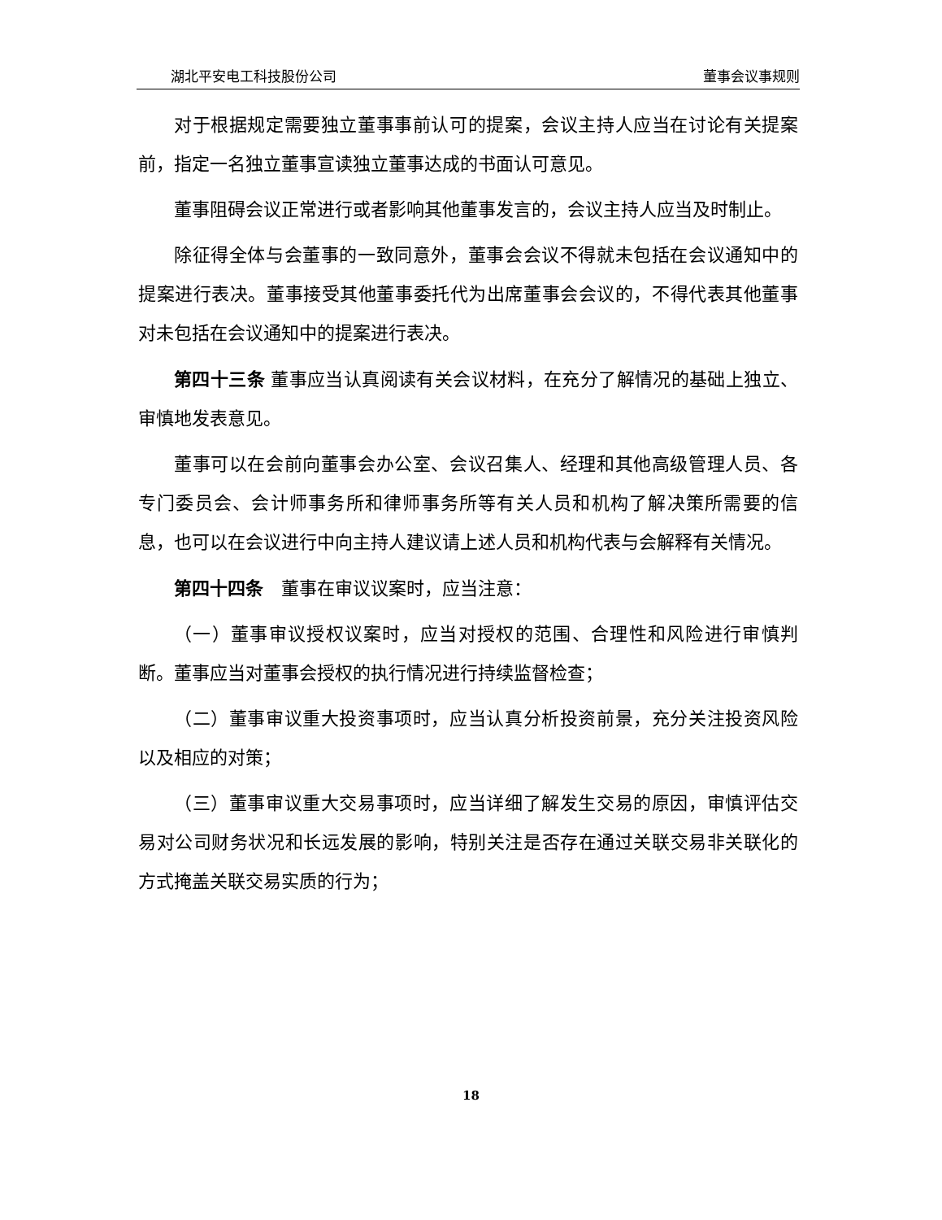湖北平安电工科技股份公司 董事会议事规则
对于根据规定需要独立董事事前认可的提案，会议主持人应当在讨论有关提案前，指定一名独立董事宣读独立董事达成的书面认可意见。
董事阻碍会议正常进行或者影响其他董事发言的，会议主持人应当及时制止。
除征得全体与会董事的一致同意外，董事会会议不得就未包括在会议通知中的提案进行表决。董事接受其他董事委托代为出席董事会会议的，不得代表其他董事对未包括在会议通知中的提案进行表决。
第四十三条 董事应当认真阅读有关会议材料，在充分了解情况的基础上独立、审慎地发表意见。
董事可以在会前向董事会办公室、会议召集人、经理和其他高级管理人员、各专门委员会、会计师事务所和律师事务所等有关人员和机构了解决策所需要的信息，也可以在会议进行中向主持人建议请上述人员和机构代表与会解释有关情况。
第四十四条　董事在审议议案时，应当注意：
（一）董事审议授权议案时，应当对授权的范围、合理性和风险进行审慎判断。董事应当对董事会授权的执行情况进行持续监督检查；
（二）董事审议重大投资事项时，应当认真分析投资前景，充分关注投资风险以及相应的对策；
（三）董事审议重大交易事项时，应当详细了解发生交易的原因，审慎评估交易对公司财务状况和长远发展的影响，特别关注是否存在通过关联交易非关联化的方式掩盖关联交易实质的行为；
18